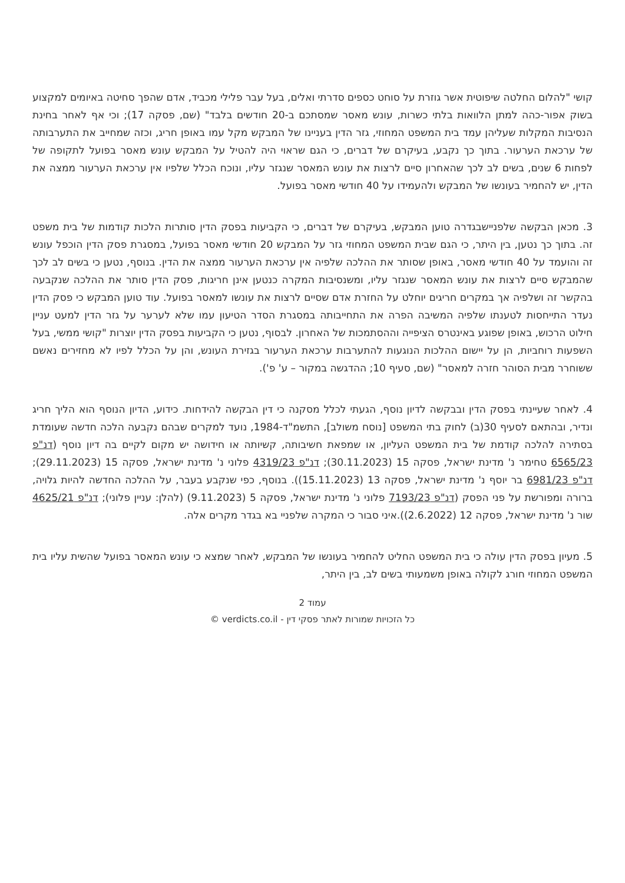קושי "להלום החלטה שיפוטית אשר גוזרת על סוחט כספים סדרתי ואלים, בעל עבר פלילי מכביד, אדם שהפך סחיטה באיומים למקצוע בשוק אפור-כהה למתן הלוואות בלתי כשרות, עונש מאסר שמסתכם ב-20 חודשים בלבד" (שם, פסקה 17); וכי אף לאחר בחינת הנסיבות המקלות שעליהן עמד בית המשפט המחוזי, גזר הדין בעניינו של המבקש מקל עמו באופן חריג, וכזה שמחייב את התערבותה של ערכאת הערעור. בתוך כך נקבע, בעיקרם של דברים, כי הגם שראוי היה להטיל על המבקש עונש מאסר בפועל לתקופה של לפחות 6 שנים, בשים לב לכך שהאחרון סיים לרצות את עונש המאסר שנגזר עליו, ונוכח הכלל שלפיו אין ערכאת הערעור ממצה את הדין, יש להחמיר בעונשו של המבקש ולהעמידו על 40 חודשי מאסר בפועל.
3. מכאן הבקשה שלפניישבגדרה טוען המבקש, בעיקרם של דברים, כי הקביעות בפסק הדין סותרות הלכות קודמות של בית משפט זה. בתוך כך נטען, בין היתר, כי הגם שבית המשפט המחוזי גזר על המבקש 20 חודשי מאסר בפועל, במסגרת פסק הדין הוכפל עונש זה והועמד על 40 חודשי מאסר, באופן שסותר את ההלכה שלפיה אין ערכאת הערעור ממצה את הדין. בנוסף, נטען כי בשים לב לכך שהמבקש סיים לרצות את עונש המאסר שנגזר עליו, ומשנסיבות המקרה כנטען אינן חריגות, פסק הדין סותר את ההלכה שנקבעה בהקשר זה ושלפיה אך במקרים חריגים יוחלט על החזרת אדם שסיים לרצות את עונשו למאסר בפועל. עוד טוען המבקש כי פסק הדין נעדר התייחסות לטענתו שלפיה המשיבה הפרה את התחייבותה במסגרת הסדר הטיעון עמו שלא לערער על גזר הדין למעט עניין חילוט הרכוש, באופן שפוגע באינטרס הציפייה וההסתמכות של האחרון. לבסוף, נטען כי הקביעות בפסק הדין יוצרות "קושי ממשי, בעל השפעות רוחביות, הן על יישום ההלכות הנוגעות להתערבות ערכאת הערעור בגזירת העונש, והן על הכלל לפיו לא מחזירים נאשם ששוחרר מבית הסוהר חזרה למאסר" (שם, סעיף 10; ההדגשה במקור – ע' פ').
4. לאחר שעיינתי בפסק הדין ובבקשה לדיון נוסף, הגעתי לכלל מסקנה כי דין הבקשה להידחות. כידוע, הדיון הנוסף הוא הליך חריג ונדיר, ובהתאם לסעיף 30(ב) לחוק בתי המשפט [נוסח משולב], התשמ"ד-1984, נועד למקרים שבהם נקבעה הלכה חדשה שעומדת בסתירה להלכה קודמת של בית המשפט העליון, או שמפאת חשיבותה, קשיותה או חידושה יש מקום לקיים בה דיון נוסף (דנ"פ 6565/23 טחימר נ' מדינת ישראל, פסקה 15 (30.11.2023); דנ"פ 4319/23 פלוני נ' מדינת ישראל, פסקה 15 (29.11.2023); דנ"פ 6981/23 בר יוסף נ' מדינת ישראל, פסקה 13 (15.11.2023)). בנוסף, כפי שנקבע בעבר, על ההלכה החדשה להיות גלויה, ברורה ומפורשת על פני הפסק (דנ"פ 7193/23 פלוני נ' מדינת ישראל, פסקה 5 (9.11.2023) (להלן: עניין פלוני); דנ"פ 4625/21 שור נ' מדינת ישראל, פסקה 12 (2.6.2022)).איני סבור כי המקרה שלפניי בא בגדר מקרים אלה.
5. מעיון בפסק הדין עולה כי בית המשפט החליט להחמיר בעונשו של המבקש, לאחר שמצא כי עונש המאסר בפועל שהשית עליו בית המשפט המחוזי חורג לקולה באופן משמעותי בשים לב, בין היתר,
עמוד 2
כל הזכויות שמורות לאתר פסקי דין - verdicts.co.il ©